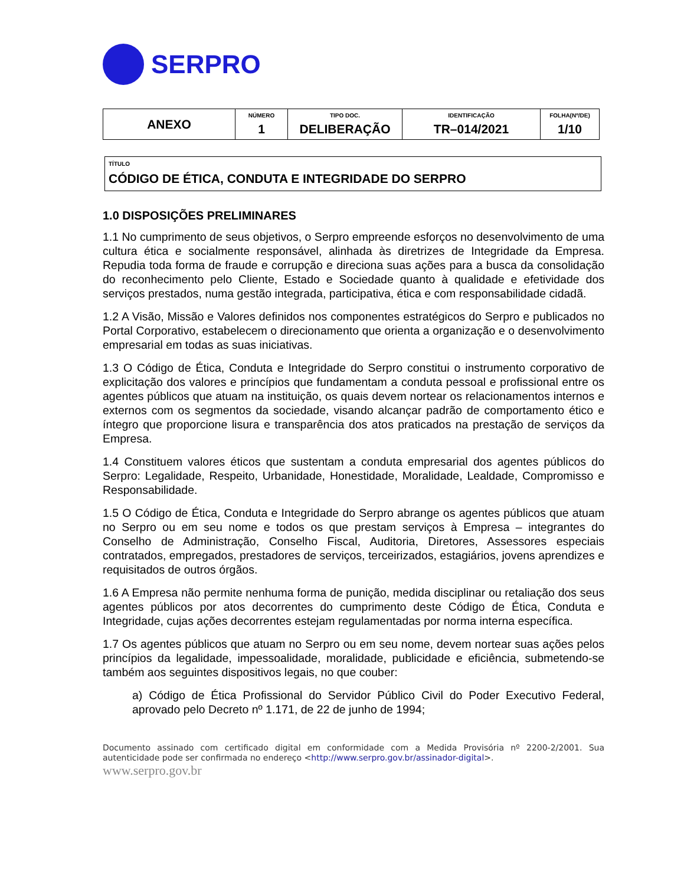SERPRO
| ANEXO | NÚMERO 1 | TIPO DOC. DELIBERAÇÃO | IDENTIFICAÇÃO TR–014/2021 | FOLHA(Nº/DE) 1/10 |
TÍTULO
CÓDIGO DE ÉTICA, CONDUTA E INTEGRIDADE DO SERPRO
1.0 DISPOSIÇÕES PRELIMINARES
1.1 No cumprimento de seus objetivos, o Serpro empreende esforços no desenvolvimento de uma cultura ética e socialmente responsável, alinhada às diretrizes de Integridade da Empresa. Repudia toda forma de fraude e corrupção e direciona suas ações para a busca da consolidação do reconhecimento pelo Cliente, Estado e Sociedade quanto à qualidade e efetividade dos serviços prestados, numa gestão integrada, participativa, ética e com responsabilidade cidadã.
1.2 A Visão, Missão e Valores definidos nos componentes estratégicos do Serpro e publicados no Portal Corporativo, estabelecem o direcionamento que orienta a organização e o desenvolvimento empresarial em todas as suas iniciativas.
1.3 O Código de Ética, Conduta e Integridade do Serpro constitui o instrumento corporativo de explicitação dos valores e princípios que fundamentam a conduta pessoal e profissional entre os agentes públicos que atuam na instituição, os quais devem nortear os relacionamentos internos e externos com os segmentos da sociedade, visando alcançar padrão de comportamento ético e íntegro que proporcione lisura e transparência dos atos praticados na prestação de serviços da Empresa.
1.4 Constituem valores éticos que sustentam a conduta empresarial dos agentes públicos do Serpro: Legalidade, Respeito, Urbanidade, Honestidade, Moralidade, Lealdade, Compromisso e Responsabilidade.
1.5 O Código de Ética, Conduta e Integridade do Serpro abrange os agentes públicos que atuam no Serpro ou em seu nome e todos os que prestam serviços à Empresa – integrantes do Conselho de Administração, Conselho Fiscal, Auditoria, Diretores, Assessores especiais contratados, empregados, prestadores de serviços, terceirizados, estagiários, jovens aprendizes e requisitados de outros órgãos.
1.6 A Empresa não permite nenhuma forma de punição, medida disciplinar ou retaliação dos seus agentes públicos por atos decorrentes do cumprimento deste Código de Ética, Conduta e Integridade, cujas ações decorrentes estejam regulamentadas por norma interna específica.
1.7 Os agentes públicos que atuam no Serpro ou em seu nome, devem nortear suas ações pelos princípios da legalidade, impessoalidade, moralidade, publicidade e eficiência, submetendo-se também aos seguintes dispositivos legais, no que couber:
a) Código de Ética Profissional do Servidor Público Civil do Poder Executivo Federal, aprovado pelo Decreto nº 1.171, de 22 de junho de 1994;
Documento assinado com certificado digital em conformidade com a Medida Provisória nº 2200-2/2001. Sua autenticidade pode ser confirmada no endereço <http://www.serpro.gov.br/assinador-digital>.
www.serpro.gov.br